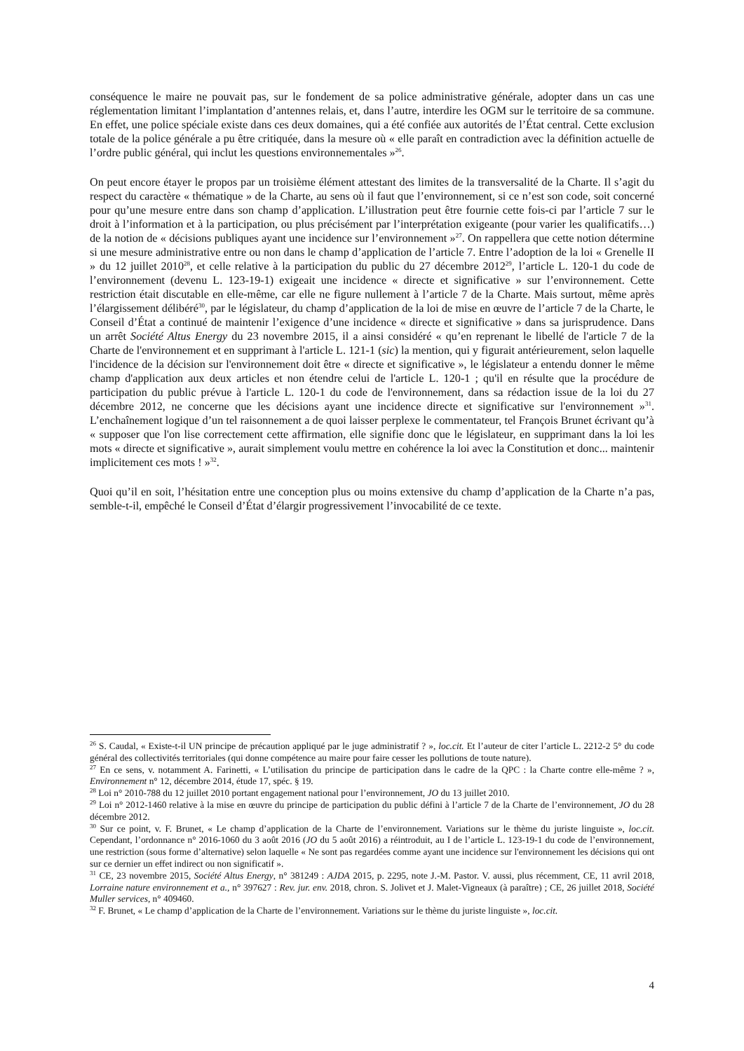conséquence le maire ne pouvait pas, sur le fondement de sa police administrative générale, adopter dans un cas une réglementation limitant l’implantation d’antennes relais, et, dans l’autre, interdire les OGM sur le territoire de sa commune. En effet, une police spéciale existe dans ces deux domaines, qui a été confiée aux autorités de l’État central. Cette exclusion totale de la police générale a pu être critiquée, dans la mesure où « elle paraît en contradiction avec la définition actuelle de l’ordre public général, qui inclut les questions environnementales »<sup>26</sup>.
On peut encore étayer le propos par un troisième élément attestant des limites de la transversalité de la Charte. Il s’agit du respect du caractère « thématique » de la Charte, au sens où il faut que l’environnement, si ce n’est son code, soit concerné pour qu’une mesure entre dans son champ d’application. L’illustration peut être fournie cette fois-ci par l’article 7 sur le droit à l’information et à la participation, ou plus précisément par l’interprétation exigeante (pour varier les qualificatifs…) de la notion de « décisions publiques ayant une incidence sur l’environnement »<sup>27</sup>. On rappellera que cette notion détermine si une mesure administrative entre ou non dans le champ d’application de l’article 7. Entre l’adoption de la loi « Grenelle II » du 12 juillet 2010<sup>28</sup>, et celle relative à la participation du public du 27 décembre 2012<sup>29</sup>, l’article L. 120-1 du code de l’environnement (devenu L. 123-19-1) exigeait une incidence « directe et significative » sur l’environnement. Cette restriction était discutable en elle-même, car elle ne figure nullement à l’article 7 de la Charte. Mais surtout, même après l’élargissement délibéré<sup>30</sup>, par le législateur, du champ d’application de la loi de mise en œuvre de l’article 7 de la Charte, le Conseil d’État a continué de maintenir l’exigence d’une incidence « directe et significative » dans sa jurisprudence. Dans un arrêt Société Altus Energy du 23 novembre 2015, il a ainsi considéré « qu’en reprenant le libellé de l'article 7 de la Charte de l'environnement et en supprimant à l'article L. 121-1 (sic) la mention, qui y figurait antérieurement, selon laquelle l'incidence de la décision sur l'environnement doit être « directe et significative », le législateur a entendu donner le même champ d'application aux deux articles et non étendre celui de l'article L. 120-1 ; qu'il en résulte que la procédure de participation du public prévue à l'article L. 120-1 du code de l'environnement, dans sa rédaction issue de la loi du 27 décembre 2012, ne concerne que les décisions ayant une incidence directe et significative sur l'environnement »<sup>31</sup>. L’enchaînement logique d’un tel raisonnement a de quoi laisser perplexe le commentateur, tel François Brunet écrivant qu’à « supposer que l'on lise correctement cette affirmation, elle signifie donc que le législateur, en supprimant dans la loi les mots « directe et significative », aurait simplement voulu mettre en cohérence la loi avec la Constitution et donc... maintenir implicitement ces mots ! »<sup>32</sup>.
Quoi qu’il en soit, l’hésitation entre une conception plus ou moins extensive du champ d’application de la Charte n’a pas, semble-t-il, empêché le Conseil d’État d’élargir progressivement l’invocabilité de ce texte.
<sup>26</sup> S. Caudal, « Existe-t-il UN principe de précaution appliqué par le juge administratif ? », loc.cit. Et l’auteur de citer l’article L. 2212-2 5° du code général des collectivités territoriales (qui donne compétence au maire pour faire cesser les pollutions de toute nature).
<sup>27</sup> En ce sens, v. notamment A. Farinetti, « L’utilisation du principe de participation dans le cadre de la QPC : la Charte contre elle-même ? », Environnement n° 12, décembre 2014, étude 17, spéc. § 19.
<sup>28</sup> Loi n° 2010-788 du 12 juillet 2010 portant engagement national pour l’environnement, JO du 13 juillet 2010.
<sup>29</sup> Loi n° 2012-1460 relative à la mise en œuvre du principe de participation du public défini à l’article 7 de la Charte de l’environnement, JO du 28 décembre 2012.
<sup>30</sup> Sur ce point, v. F. Brunet, « Le champ d’application de la Charte de l’environnement. Variations sur le thème du juriste linguiste », loc.cit. Cependant, l’ordonnance n° 2016-1060 du 3 août 2016 (JO du 5 août 2016) a réintroduit, au I de l’article L. 123-19-1 du code de l’environnement, une restriction (sous forme d’alternative) selon laquelle « Ne sont pas regardées comme ayant une incidence sur l'environnement les décisions qui ont sur ce dernier un effet indirect ou non significatif ».
<sup>31</sup> CE, 23 novembre 2015, Société Altus Energy, n° 381249 : AJDA 2015, p. 2295, note J.-M. Pastor. V. aussi, plus récemment, CE, 11 avril 2018, Lorraine nature environnement et a., n° 397627 : Rev. jur. env. 2018, chron. S. Jolivet et J. Malet-Vigneaux (à paraître) ; CE, 26 juillet 2018, Société Muller services, n° 409460.
<sup>32</sup> F. Brunet, « Le champ d’application de la Charte de l’environnement. Variations sur le thème du juriste linguiste », loc.cit.
4